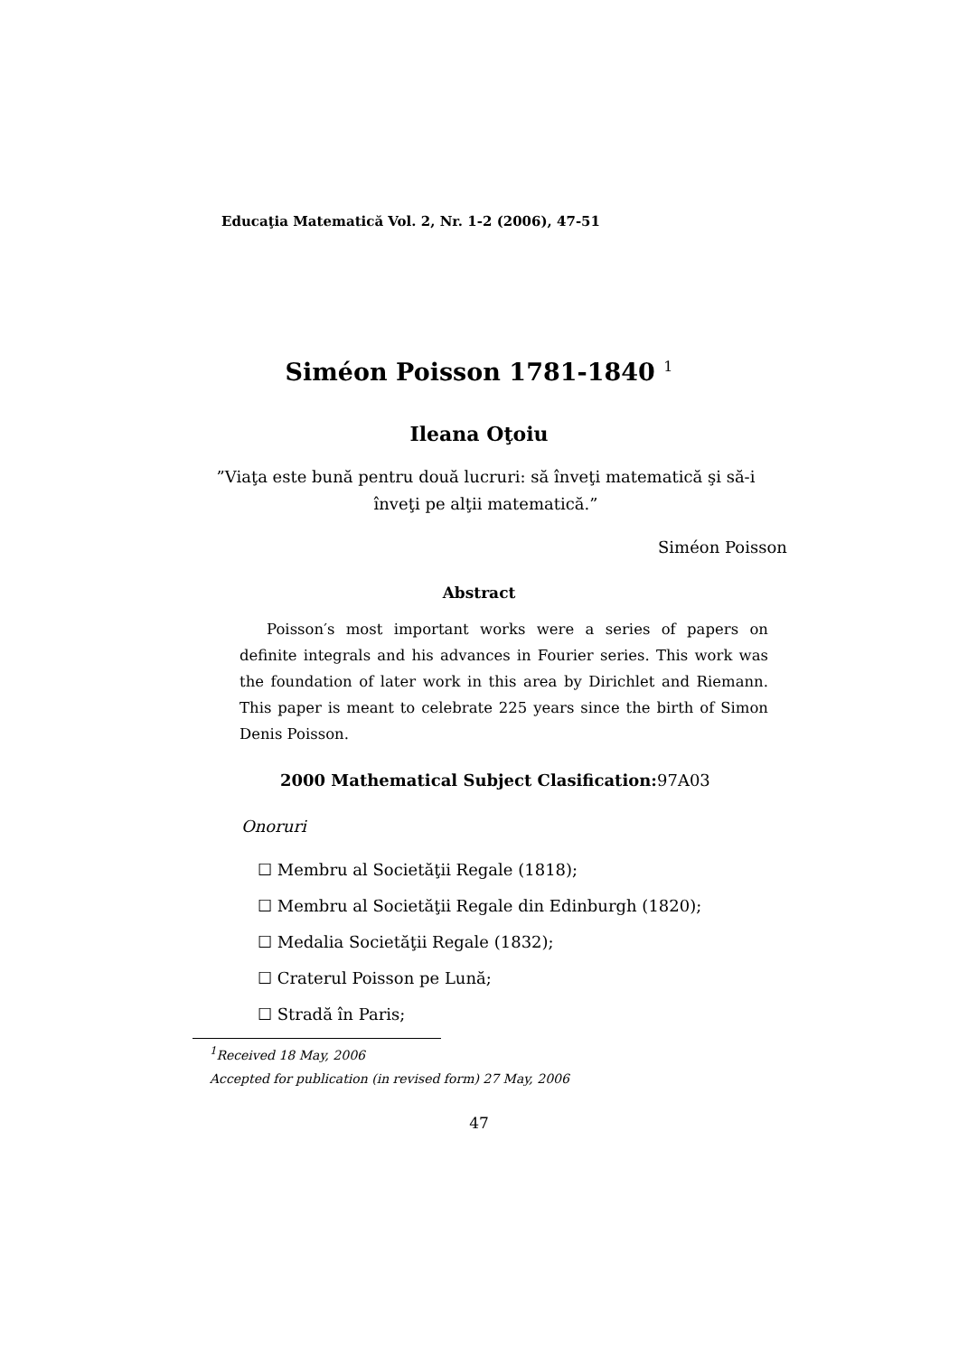Educaţia Matematică Vol. 2, Nr. 1-2 (2006), 47-51
Siméon Poisson 1781-1840 <sup>1</sup>
Ileana Oţoiu
”Viaţa este bună pentru două lucruri: să înveţi matematică şi să-i înveţi pe alţii matematică.”
Siméon Poisson
Abstract
Poisson′s most important works were a series of papers on definite integrals and his advances in Fourier series. This work was the foundation of later work in this area by Dirichlet and Riemann. This paper is meant to celebrate 225 years since the birth of Simon Denis Poisson.
2000 Mathematical Subject Clasification: 97A03
Onoruri
☐ Membru al Societăţii Regale (1818);
☐ Membru al Societăţii Regale din Edinburgh (1820);
☐ Medalia Societăţii Regale (1832);
☐ Craterul Poisson pe Lună;
☐ Stradă în Paris;
<sup>1</sup> Received 18 May, 2006
Accepted for publication (in revised form) 27 May, 2006
47